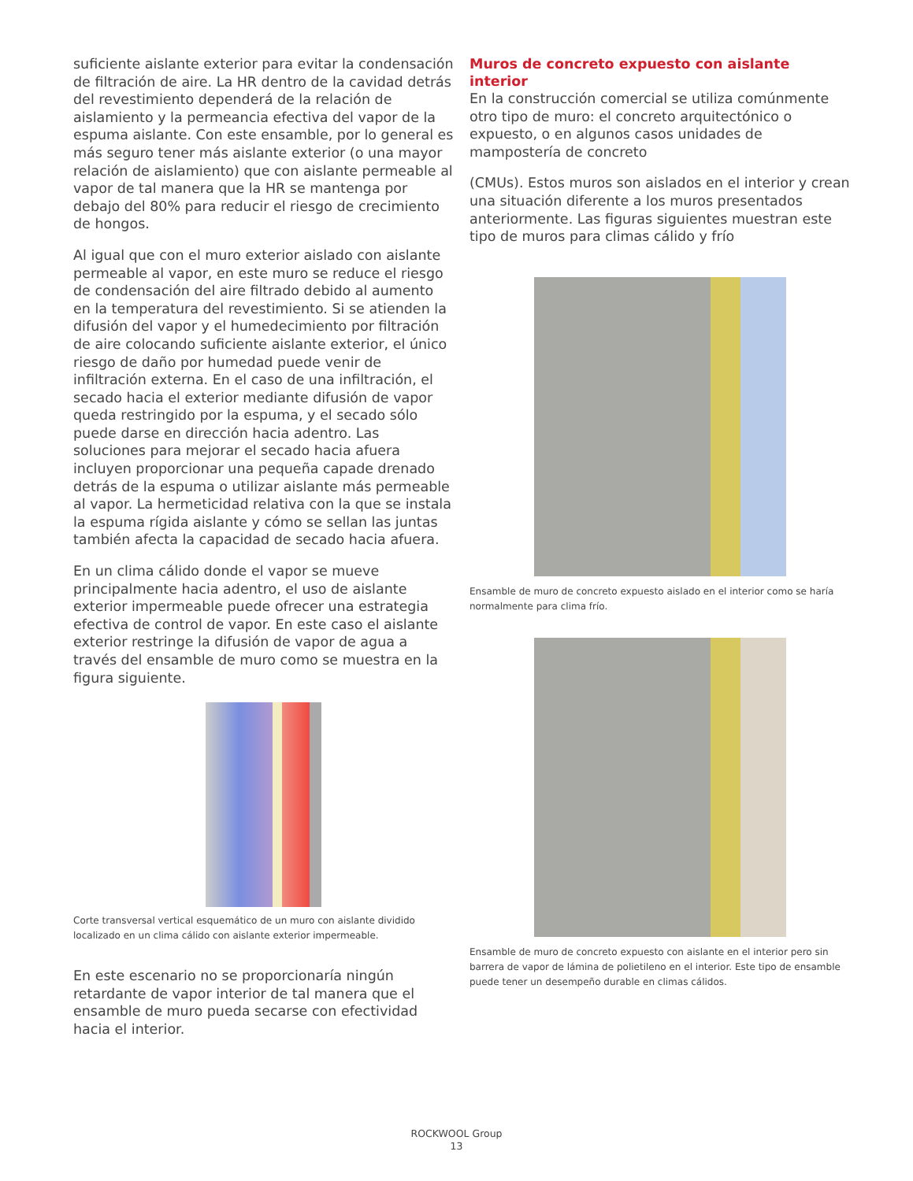suficiente aislante exterior para evitar la condensación de filtración de aire. La HR dentro de la cavidad detrás del revestimiento dependerá de la relación de aislamiento y la permeancia efectiva del vapor de la espuma aislante. Con este ensamble, por lo general es más seguro tener más aislante exterior (o una mayor relación de aislamiento) que con aislante permeable al vapor de tal manera que la HR se mantenga por debajo del 80% para reducir el riesgo de crecimiento de hongos.
Al igual que con el muro exterior aislado con aislante permeable al vapor, en este muro se reduce el riesgo de condensación del aire filtrado debido al aumento en la temperatura del revestimiento. Si se atienden la difusión del vapor y el humedecimiento por filtración de aire colocando suficiente aislante exterior, el único riesgo de daño por humedad puede venir de infiltración externa. En el caso de una infiltración, el secado hacia el exterior mediante difusión de vapor queda restringido por la espuma, y el secado sólo puede darse en dirección hacia adentro. Las soluciones para mejorar el secado hacia afuera incluyen proporcionar una pequeña capade drenado detrás de la espuma o utilizar aislante más permeable al vapor. La hermeticidad relativa con la que se instala la espuma rígida aislante y cómo se sellan las juntas también afecta la capacidad de secado hacia afuera.
En un clima cálido donde el vapor se mueve principalmente hacia adentro, el uso de aislante exterior impermeable puede ofrecer una estrategia efectiva de control de vapor. En este caso el aislante exterior restringe la difusión de vapor de agua a través del ensamble de muro como se muestra en la figura siguiente.
Corte transversal vertical esquemático de un muro con aislante dividido localizado en un clima cálido con aislante exterior impermeable.
En este escenario no se proporcionaría ningún retardante de vapor interior de tal manera que el ensamble de muro pueda secarse con efectividad hacia el interior.
Muros de concreto expuesto con aislante interior
En la construcción comercial se utiliza comúnmente otro tipo de muro: el concreto arquitectónico o expuesto, o en algunos casos unidades de mampostería de concreto
(CMUs). Estos muros son aislados en el interior y crean una situación diferente a los muros presentados anteriormente. Las figuras siguientes muestran este tipo de muros para climas cálido y frío
Ensamble de muro de concreto expuesto aislado en el interior como se haría normalmente para clima frío.
Ensamble de muro de concreto expuesto con aislante en el interior pero sin barrera de vapor de lámina de polietileno en el interior. Este tipo de ensamble puede tener un desempeño durable en climas cálidos.
ROCKWOOL Group
13